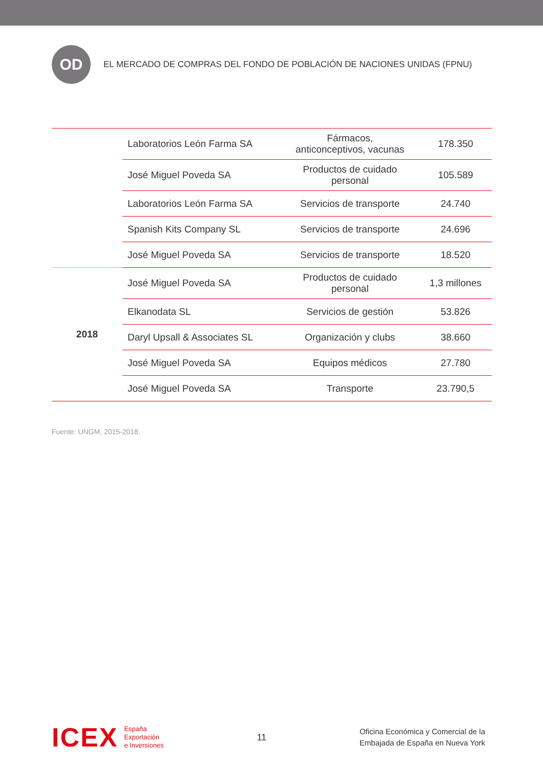OD
EL MERCADO DE COMPRAS DEL FONDO DE POBLACIÓN DE NACIONES UNIDAS (FPNU)
| | Laboratorios León Farma SA | Fármacos, anticonceptivos, vacunas | 178.350 |
| | José Miguel Poveda SA | Productos de cuidado personal | 105.589 |
| | Laboratorios León Farma SA | Servicios de transporte | 24.740 |
| | Spanish Kits Company SL | Servicios de transporte | 24.696 |
| | José Miguel Poveda SA | Servicios de transporte | 18.520 |
| 2018 | José Miguel Poveda SA | Productos de cuidado personal | 1,3 millones |
| | Elkanodata SL | Servicios de gestión | 53.826 |
| | Daryl Upsall & Associates SL | Organización y clubs | 38.660 |
| | José Miguel Poveda SA | Equipos médicos | 27.780 |
| | José Miguel Poveda SA | Transporte | 23.790,5 |
Fuente: UNGM, 2015-2018.
ICEX
España
Exportación
e Inversiones
11
Oficina Económica y Comercial de la
Embajada de España en Nueva York